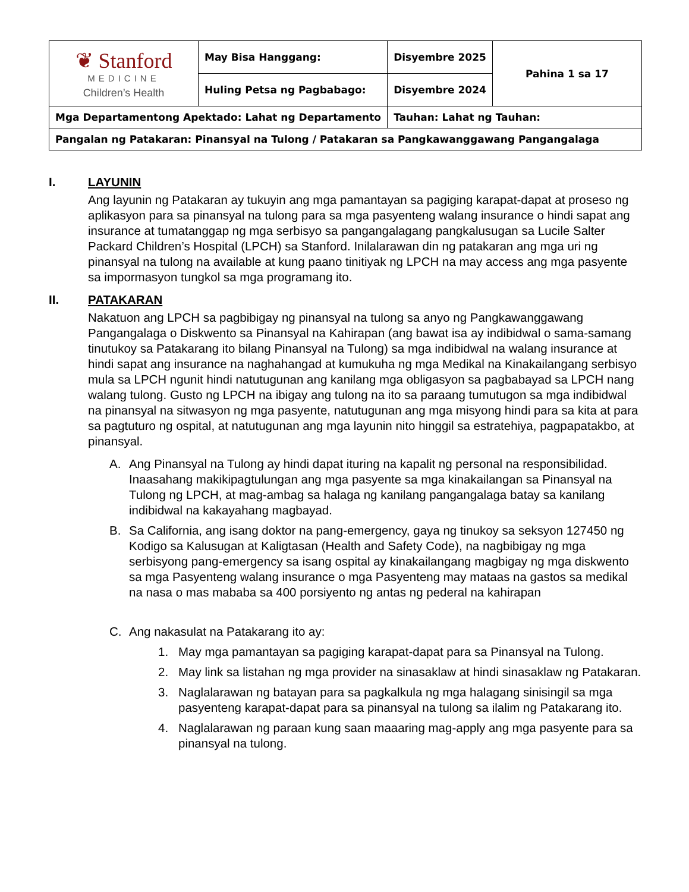| ❦ Stanford MEDICINE Children’s Health | May Bisa Hanggang: | Disyembre 2025 | Pahina 1 sa 17 |
| | Huling Petsa ng Pagbabago: | Disyembre 2024 | |
| Mga Departamentong Apektado: Lahat ng Departamento | | Tauhan: Lahat ng Tauhan: | |
| Pangalan ng Patakaran: Pinansyal na Tulong / Patakaran sa Pangkawanggawang Pangangalaga | | | |
I. LAYUNIN
Ang layunin ng Patakaran ay tukuyin ang mga pamantayan sa pagiging karapat-dapat at proseso ng aplikasyon para sa pinansyal na tulong para sa mga pasyenteng walang insurance o hindi sapat ang insurance at tumatanggap ng mga serbisyo sa pangangalagang pangkalusugan sa Lucile Salter Packard Children’s Hospital (LPCH) sa Stanford. Inilalarawan din ng patakaran ang mga uri ng pinansyal na tulong na available at kung paano tinitiyak ng LPCH na may access ang mga pasyente sa impormasyon tungkol sa mga programang ito.
II. PATAKARAN
Nakatuon ang LPCH sa pagbibigay ng pinansyal na tulong sa anyo ng Pangkawanggawang Pangangalaga o Diskwento sa Pinansyal na Kahirapan (ang bawat isa ay indibidwal o sama-samang tinutukoy sa Patakarang ito bilang Pinansyal na Tulong) sa mga indibidwal na walang insurance at hindi sapat ang insurance na naghahangad at kumukuha ng mga Medikal na Kinakailangang serbisyo mula sa LPCH ngunit hindi natutugunan ang kanilang mga obligasyon sa pagbabayad sa LPCH nang walang tulong. Gusto ng LPCH na ibigay ang tulong na ito sa paraang tumutugon sa mga indibidwal na pinansyal na sitwasyon ng mga pasyente, natutugunan ang mga misyong hindi para sa kita at para sa pagtuturo ng ospital, at natutugunan ang mga layunin nito hinggil sa estratehiya, pagpapatakbo, at pinansyal.
A. Ang Pinansyal na Tulong ay hindi dapat ituring na kapalit ng personal na responsibilidad. Inaasahang makikipagtulungan ang mga pasyente sa mga kinakailangan sa Pinansyal na Tulong ng LPCH, at mag-ambag sa halaga ng kanilang pangangalaga batay sa kanilang indibidwal na kakayahang magbayad.
B. Sa California, ang isang doktor na pang-emergency, gaya ng tinukoy sa seksyon 127450 ng Kodigo sa Kalusugan at Kaligtasan (Health and Safety Code), na nagbibigay ng mga serbisyong pang-emergency sa isang ospital ay kinakailangang magbigay ng mga diskwento sa mga Pasyenteng walang insurance o mga Pasyenteng may mataas na gastos sa medikal na nasa o mas mababa sa 400 porsiyento ng antas ng pederal na kahirapan
C. Ang nakasulat na Patakarang ito ay:
1. May mga pamantayan sa pagiging karapat-dapat para sa Pinansyal na Tulong.
2. May link sa listahan ng mga provider na sinasaklaw at hindi sinasaklaw ng Patakaran.
3. Naglalarawan ng batayan para sa pagkalkula ng mga halagang sinisingil sa mga pasyenteng karapat-dapat para sa pinansyal na tulong sa ilalim ng Patakarang ito.
4. Naglalarawan ng paraan kung saan maaaring mag-apply ang mga pasyente para sa pinansyal na tulong.